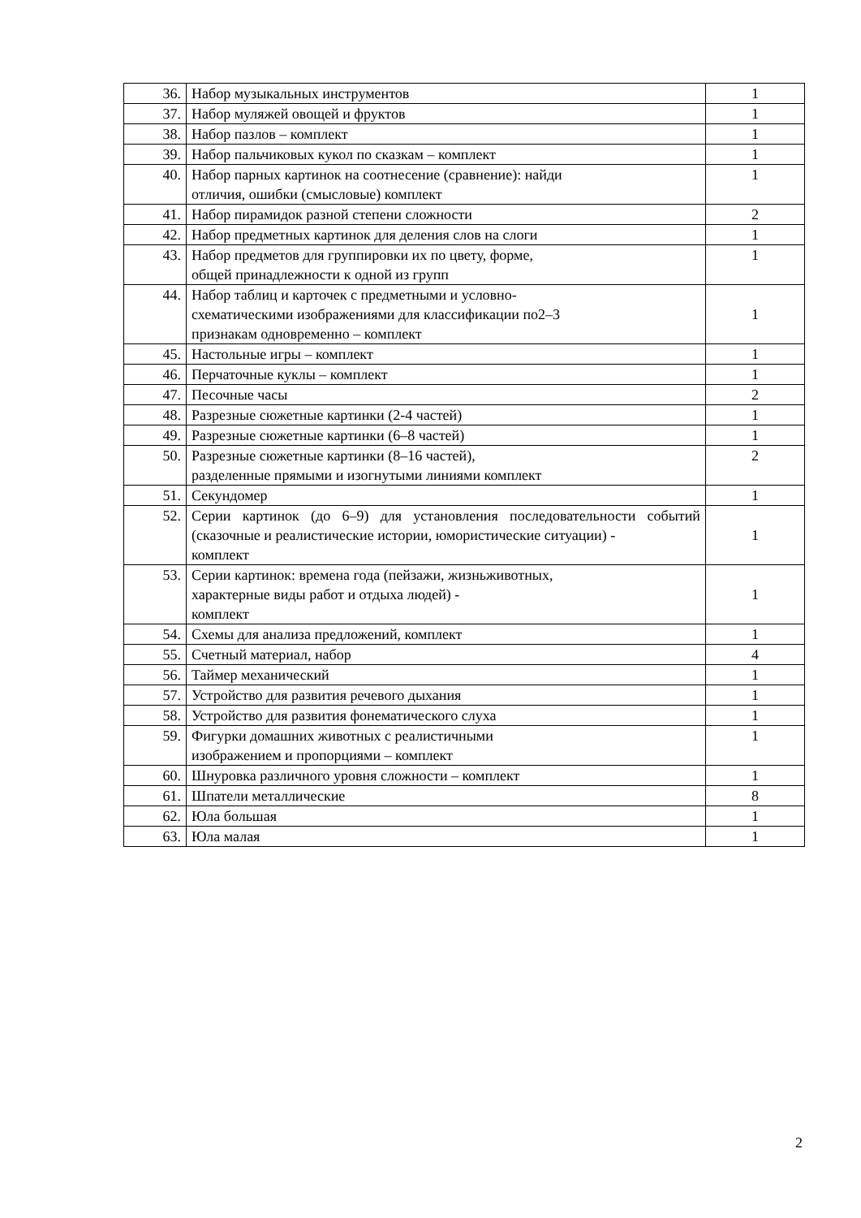| 36. | Набор музыкальных инструментов | 1 |
| 37. | Набор муляжей овощей и фруктов | 1 |
| 38. | Набор пазлов – комплект | 1 |
| 39. | Набор пальчиковых кукол по сказкам – комплект | 1 |
| 40. | Набор парных картинок на соотнесение (сравнение): найди отличия, ошибки (смысловые) комплект | 1 |
| 41. | Набор пирамидок разной степени сложности | 2 |
| 42. | Набор предметных картинок для деления слов на слоги | 1 |
| 43. | Набор предметов для группировки их по цвету, форме, общей принадлежности к одной из групп | 1 |
| 44. | Набор таблиц и карточек с предметными и условно- схематическими изображениями для классификации по2–3 признакам одновременно – комплект | 1 |
| 45. | Настольные игры – комплект | 1 |
| 46. | Перчаточные куклы – комплект | 1 |
| 47. | Песочные часы | 2 |
| 48. | Разрезные сюжетные картинки (2-4 частей) | 1 |
| 49. | Разрезные сюжетные картинки (6–8 частей) | 1 |
| 50. | Разрезные сюжетные картинки (8–16 частей), разделенные прямыми и изогнутыми линиями комплект | 2 |
| 51. | Секундомер | 1 |
| 52. | Серии картинок (до 6–9) для установления последовательности событий (сказочные и реалистические истории, юмористические ситуации) - комплект | 1 |
| 53. | Серии картинок: времена года (пейзажи, жизньживотных, характерные виды работ и отдыха людей) - комплект | 1 |
| 54. | Схемы для анализа предложений, комплект | 1 |
| 55. | Счетный материал, набор | 4 |
| 56. | Таймер механический | 1 |
| 57. | Устройство для развития речевого дыхания | 1 |
| 58. | Устройство для развития фонематического слуха | 1 |
| 59. | Фигурки домашних животных с реалистичными изображением и пропорциями – комплект | 1 |
| 60. | Шнуровка различного уровня сложности – комплект | 1 |
| 61. | Шпатели металлические | 8 |
| 62. | Юла большая | 1 |
| 63. | Юла малая | 1 |
2